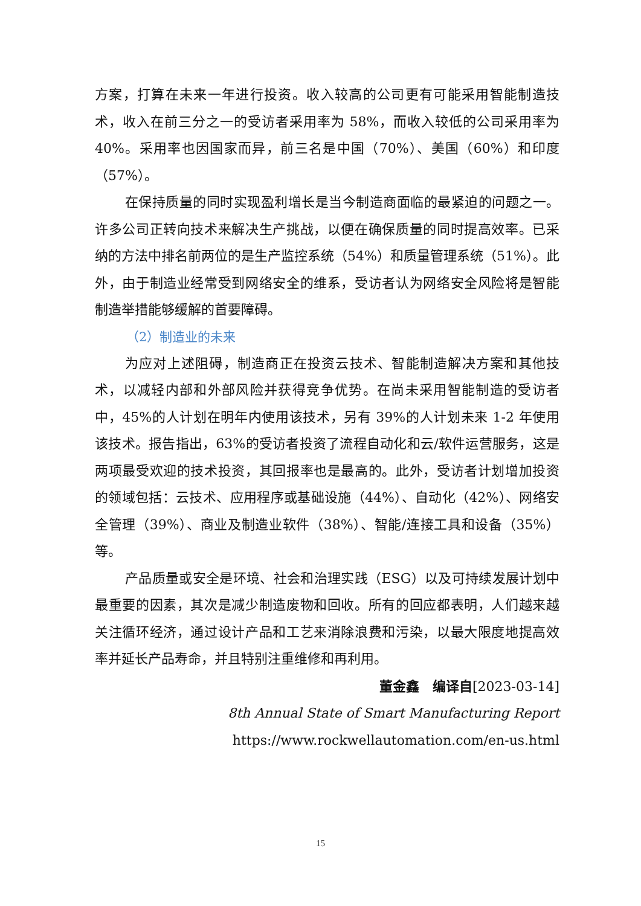方案，打算在未来一年进行投资。收入较高的公司更有可能采用智能制造技术，收入在前三分之一的受访者采用率为 58%，而收入较低的公司采用率为 40%。采用率也因国家而异，前三名是中国（70%）、美国（60%）和印度（57%）。
在保持质量的同时实现盈利增长是当今制造商面临的最紧迫的问题之一。许多公司正转向技术来解决生产挑战，以便在确保质量的同时提高效率。已采纳的方法中排名前两位的是生产监控系统（54%）和质量管理系统（51%）。此外，由于制造业经常受到网络安全的维系，受访者认为网络安全风险将是智能制造举措能够缓解的首要障碍。
（2）制造业的未来
为应对上述阻碍，制造商正在投资云技术、智能制造解决方案和其他技术，以减轻内部和外部风险并获得竞争优势。在尚未采用智能制造的受访者中，45%的人计划在明年内使用该技术，另有 39%的人计划未来 1-2 年使用该技术。报告指出，63%的受访者投资了流程自动化和云/软件运营服务，这是两项最受欢迎的技术投资，其回报率也是最高的。此外，受访者计划增加投资的领域包括：云技术、应用程序或基础设施（44%）、自动化（42%）、网络安全管理（39%）、商业及制造业软件（38%）、智能/连接工具和设备（35%）等。
产品质量或安全是环境、社会和治理实践（ESG）以及可持续发展计划中最重要的因素，其次是减少制造废物和回收。所有的回应都表明，人们越来越关注循环经济，通过设计产品和工艺来消除浪费和污染，以最大限度地提高效率并延长产品寿命，并且特别注重维修和再利用。
董金鑫　编译自[2023-03-14]
8th Annual State of Smart Manufacturing Report
https://www.rockwellautomation.com/en-us.html
15